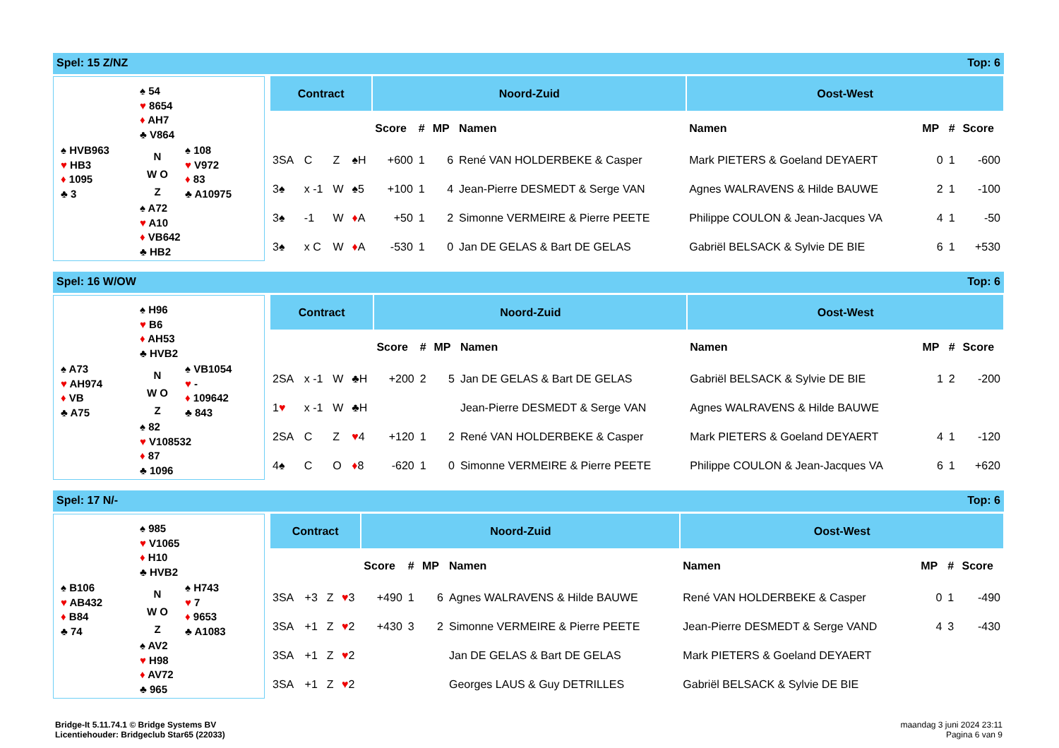Spel: 15 Z/NZ Top: 6
♠ 54
♥ 8654
♦ AH7
♣ V864
♠ HVB963
♥ HB3
♦ 1095
♣ 3
N
W O
Z
♠ 108
♥ V972
♦ 83
♣ A10975
♠ A72
♥ A10
♦ VB642
♣ HB2
| Contract | | | | Noord-Zuid | | | | Oost-West | | | |
| --- | --- | --- | --- | --- | --- | --- | --- | --- | --- | --- | --- |
| | | | | Score | # | MP | Namen | Namen | MP | # | Score |
| 3SA | C | Z | ♠H | +600 | 1 | 6 | René VAN HOLDERBEKE & Casper | Mark PIETERS & Goeland DEYAERT | 0 | 1 | -600 |
| 3♠ | x -1 | W | ♠5 | +100 | 1 | 4 | Jean-Pierre DESMEDT & Serge VAN | Agnes WALRAVENS & Hilde BAUWE | 2 | 1 | -100 |
| 3♠ | -1 | W | ♦ A | +50 | 1 | 2 | Simonne VERMEIRE & Pierre PEETE | Philippe COULON & Jean-Jacques VA | 4 | 1 | -50 |
| 3♠ | x C | W | ♦ A | -530 | 1 | 0 | Jan DE GELAS & Bart DE GELAS | Gabriël BELSACK & Sylvie DE BIE | 6 | 1 | +530 |
Spel: 16 W/OW Top: 6
♠ H96
♥ B6
♦ AH53
♣ HVB2
♠ A73
♥ AH974
♦ VB
♣ A75
N
W O
Z
♠ VB1054
♥ -
♦ 109642
♣ 843
♠ 82
♥ V108532
♦ 87
♣ 1096
| Contract | | | | Noord-Zuid | | | | Oost-West | | | |
| --- | --- | --- | --- | --- | --- | --- | --- | --- | --- | --- | --- |
| | | | | Score | # | MP | Namen | Namen | MP | # | Score |
| 2SA | x -1 | W | ♣H | +200 | 2 | 5 | Jan DE GELAS & Bart DE GELAS | Gabriël BELSACK & Sylvie DE BIE | 1 | 2 | -200 |
| 1 ♥ | x -1 | W | ♣H | | | | Jean-Pierre DESMEDT & Serge VAN | Agnes WALRAVENS & Hilde BAUWE | | | |
| 2SA | C | Z | ♥ 4 | +120 | 1 | 2 | René VAN HOLDERBEKE & Casper | Mark PIETERS & Goeland DEYAERT | 4 | 1 | -120 |
| 4♠ | C | O | ♦ 8 | -620 | 1 | 0 | Simonne VERMEIRE & Pierre PEETE | Philippe COULON & Jean-Jacques VA | 6 | 1 | +620 |
Spel: 17 N/- Top: 6
♠ 985
♥ V1065
♦ H10
♣ HVB2
♠ B106
♥ AB432
♦ B84
♣ 74
N
W O
Z
♠ H743
♥ 7
♦ 9653
♣ A1083
♠ AV2
♥ H98
♦ AV72
♣ 965
| Contract | | | | Noord-Zuid | | | | Oost-West | | | |
| --- | --- | --- | --- | --- | --- | --- | --- | --- | --- | --- | --- |
| | | | | Score | # | MP | Namen | Namen | MP | # | Score |
| 3SA | +3 | Z | ♥ 3 | +490 | 1 | 6 | Agnes WALRAVENS & Hilde BAUWE | René VAN HOLDERBEKE & Casper | 0 | 1 | -490 |
| 3SA | +1 | Z | ♥ 2 | +430 | 3 | 2 | Simonne VERMEIRE & Pierre PEETE | Jean-Pierre DESMEDT & Serge VAND | 4 | 3 | -430 |
| 3SA | +1 | Z | ♥ 2 | | | | Jan DE GELAS & Bart DE GELAS | Mark PIETERS & Goeland DEYAERT | | | |
| 3SA | +1 | Z | ♥ 2 | | | | Georges LAUS & Guy DETRILLES | Gabriël BELSACK & Sylvie DE BIE | | | |
Bridge-It 5.11.74.1 © Bridge Systems BV
Licentiehouder: Bridgeclub Star65 (22033)
maandag 3 juni 2024 23:11
Pagina 6 van 9